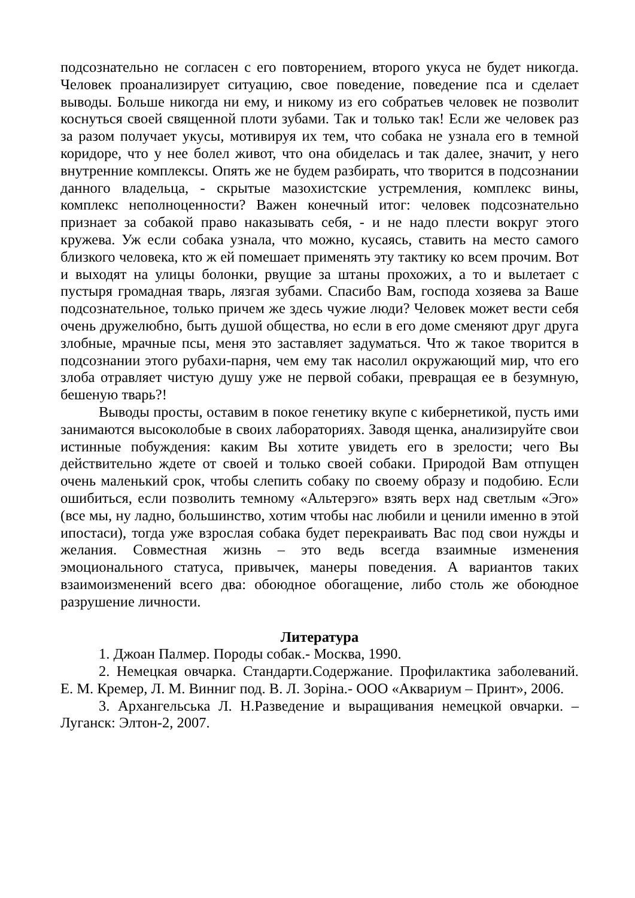подсознательно не согласен с его повторением, второго укуса не будет никогда. Человек проанализирует ситуацию, свое поведение, поведение пса и сделает выводы. Больше никогда ни ему, и никому из его собратьев человек не позволит коснуться своей священной плоти зубами. Так и только так! Если же человек раз за разом получает укусы, мотивируя их тем, что собака не узнала его в темной коридоре, что у нее болел живот, что она обиделась и так далее, значит, у него внутренние комплексы. Опять же не будем разбирать, что творится в подсознании данного владельца, - скрытые мазохистские устремления, комплекс вины, комплекс неполноценности? Важен конечный итог: человек подсознательно признает за собакой право наказывать себя, - и не надо плести вокруг этого кружева. Уж если собака узнала, что можно, кусаясь, ставить на место самого близкого человека, кто ж ей помешает применять эту тактику ко всем прочим. Вот и выходят на улицы болонки, рвущие за штаны прохожих, а то и вылетает с пустыря громадная тварь, лязгая зубами. Спасибо Вам, господа хозяева за Ваше подсознательное, только причем же здесь чужие люди? Человек может вести себя очень дружелюбно, быть душой общества, но если в его доме сменяют друг друга злобные, мрачные псы, меня это заставляет задуматься. Что ж такое творится в подсознании этого рубахи-парня, чем ему так насолил окружающий мир, что его злоба отравляет чистую душу уже не первой собаки, превращая ее в безумную, бешеную тварь?!
Выводы просты, оставим в покое генетику вкупе с кибернетикой, пусть ими занимаются высоколобые в своих лабораториях. Заводя щенка, анализируйте свои истинные побуждения: каким Вы хотите увидеть его в зрелости; чего Вы действительно ждете от своей и только своей собаки. Природой Вам отпущен очень маленький срок, чтобы слепить собаку по своему образу и подобию. Если ошибиться, если позволить темному «Альтерэго» взять верх над светлым «Эго» (все мы, ну ладно, большинство, хотим чтобы нас любили и ценили именно в этой ипостаси), тогда уже взрослая собака будет перекраивать Вас под свои нужды и желания. Совместная жизнь – это ведь всегда взаимные изменения эмоционального статуса, привычек, манеры поведения. А вариантов таких взаимоизменений всего два: обоюдное обогащение, либо столь же обоюдное разрушение личности.
Литература
1. Джоан Палмер. Породы собак.- Москва, 1990.
2. Немецкая овчарка. Стандарти.Содержание. Профилактика заболеваний. Е. М. Кремер, Л. М. Винниг под. В. Л. Зоріна.- ООО «Аквариум – Принт», 2006.
3. Архангельська Л. Н.Разведение и выращивания немецкой овчарки. – Луганск: Элтон-2, 2007.